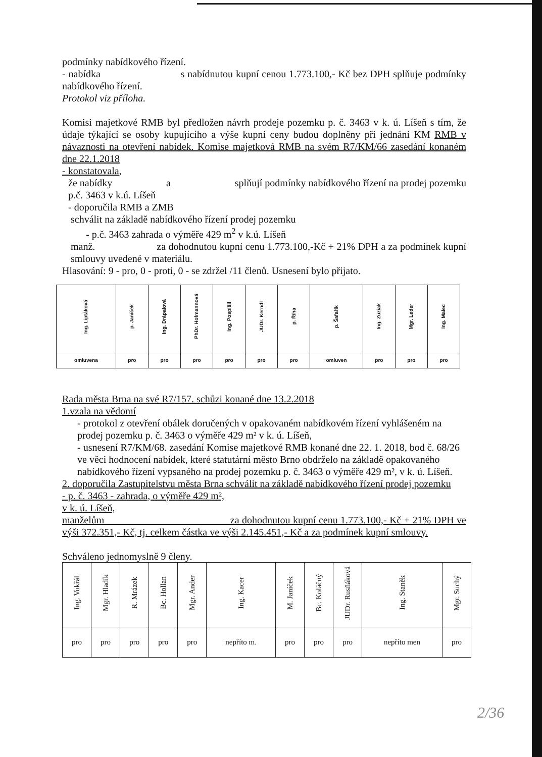podmínky nabídkového řízení.
- nabídka s nabídnutou kupní cenou 1.773.100,- Kč bez DPH splňuje podmínky nabídkového řízení.
Protokol viz příloha.
Komisi majetkové RMB byl předložen návrh prodeje pozemku p. č. 3463 v k. ú. Líšeň s tím, že údaje týkající se osoby kupujícího a výše kupní ceny budou doplněny při jednání KM RMB v návaznosti na otevření nabídek. Komise majetková RMB na svém R7/KM/66 zasedání konaném dne 22.1.2018
- konstatovala,
že nabídky a splňují podmínky nabídkového řízení na prodej pozemku p.č. 3463 v k.ú. Líšeň
- doporučila RMB a ZMB
schválit na základě nabídkového řízení prodej pozemku
- p.č. 3463 zahrada o výměře 429 m<sup>2</sup> v k.ú. Líšeň
manž. za dohodnutou kupní cenu 1.773.100,-Kč + 21% DPH a za podmínek kupní smlouvy uvedené v materiálu.
Hlasování: 9 - pro, 0 - proti, 0 - se zdržel /11 členů. Usnesení bylo přijato.
| Ing. Liptáková | p. Janíček | Ing. Drápalová | PhDr. Hofmannová | Ing. Pospíšil | JUDr. Kerndl | p. Říha | p. Šafařík | Ing. Zuziak | Mgr. Leder | Ing. Malec |
| omluvena | pro | pro | pro | pro | pro | pro | omluven | pro | pro | pro |
Rada města Brna na své R7/157. schůzi konané dne 13.2.2018
1.vzala na vědomí
- protokol z otevření obálek doručených v opakovaném nabídkovém řízení vyhlášeném na prodej pozemku p. č. 3463 o výměře 429 m² v k. ú. Líšeň,
- usnesení R7/KM/68. zasedání Komise majetkové RMB konané dne 22. 1. 2018, bod č. 68/26 ve věci hodnocení nabídek, které statutární město Brno obdrželo na základě opakovaného nabídkového řízení vypsaného na prodej pozemku p. č. 3463 o výměře 429 m², v k. ú. Líšeň.
2. doporučila Zastupitelstvu města Brna schválit na základě nabídkového řízení prodej pozemku
- p. č. 3463 - zahrada, o výměře 429 m²,
v k. ú. Líšeň,
manželům za dohodnutou kupní cenu 1.773.100,- Kč + 21% DPH ve výši 372.351,- Kč, tj. celkem částka ve výši 2.145.451,- Kč a za podmínek kupní smlouvy.
Schváleno jednomyslně 9 členy.
| Ing. Vokřál | Mgr. Hladík | R. Mrázek | Bc. Hollan | Mgr. Ander | Ing. Kacer | M. Janíček | Bc. Koláčný | JUDr. Rusňáková | Ing. Staněk | Mgr. Suchý |
| pro | pro | pro | pro | pro | nepříto m. | pro | pro | pro | nepříto men | pro |
2/36